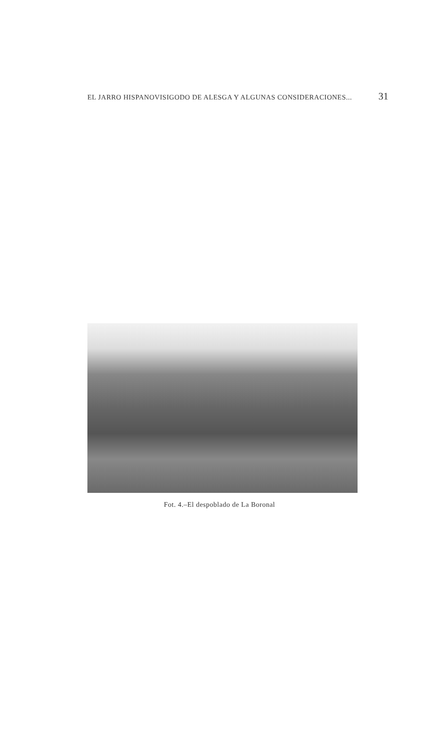EL JARRO HISPANOVISIGODO DE ALESGA Y ALGUNAS CONSIDERACIONES... 31
Fot. 4.–El despoblado de La Boronal